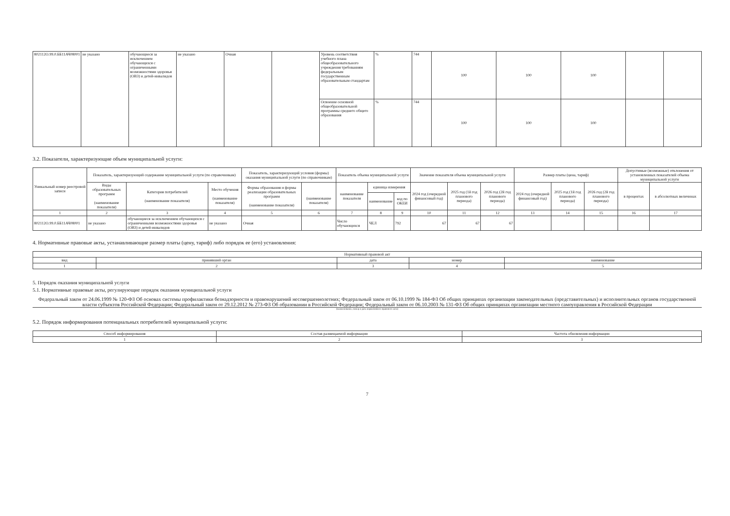| 802112О.99.0.ББ11АЧ08001 | не указано | обучающиеся за исключением обучающихся с ограниченными возможностями здоровья (ОВЗ) и детей-инвалидов | не указано | Очная | | Уровень соответствия учебного плана общеобразовательного учреждения требованиям федеральным государственным образовательным стандартам | % | 744 | 100 | 100 | 100 | | |
| | | | | | | Освоение основной общеобразовательной программы среднего общего образования | % | 744 | 100 | 100 | 100 | | |
3.2. Показатели, характеризующие объем муниципальной услуги:
| Уникальный номер реестровой записи | Показатель, характеризующий содержание муниципальной услуги (по справочникам) | | | Показатель, характеризующий условия (формы) оказания муниципальной услуги (по справочникам) | | Показатель объема муниципальной услуги | | | Значение показателя объема муниципальной услуги | | | Размер платы (цена, тариф) | | | Допустимые (возможные) отклонения от установленных показателей объема муниципальной услуги | |
| | Виды образовательных программ (наименование показателя) | Категория потребителей (наименование показателя) | Место обучения (наименование показателя) | Формы образования и формы реализации образовательных программ (наименование показателя) | (наименование показателя) | наименование показателя | единица измерения | | 2024 год (очередной финансовый год) | 2025 год (1й год планового периода) | 2026 год (2й год планового периода) | 2024 год (очередной финансовый год) | 2025 год (1й год планового периода) | 2026 год (2й год планового периода) | в процентах | в абсолютных величинах |
| | | | | | | | наименование | код по ОКЕИ | | | | | | | | |
| 1 | 2 | 3 | 4 | 5 | 6 | 7 | 8 | 9 | 10 | 11 | 12 | 13 | 14 | 15 | 16 | 17 |
| 802112О.99.0.ББ11АЧ08001 | не указано | обучающиеся за исключением обучающихся с ограниченными возможностями здоровья (ОВЗ) и детей-инвалидов | не указано | Очная | | Число обучающихся | ЧЕЛ | 792 | 67 | 67 | 67 | | | | | |
4. Нормативные правовые акты, устанавливающие размер платы (цену, тариф) либо порядок ее (его) установления:
| Нормативный правовой акт | | | | |
| вид | принявший орган | дата | номер | наименование |
| 1 | 2 | 3 | 4 | 5 |
5. Порядок оказания муниципальной услуги
5.1. Нормативные правовые акты, регулирующие порядок оказания муниципальной услуги
Федеральный закон от 24.06.1999 № 120-ФЗ Об основах системы профилактики безнадзорности и правонарушений несовершеннолетних; Федеральный закон от 06.10.1999 № 184-ФЗ Об общих принципах организации законодательных (представительных) и исполнительных органов государственной власти субъектов Российской Федерации; Федеральный закон от 29.12.2012 № 273-ФЗ Об образовании в Российской Федерации; Федеральный закон от 06.10.2003 № 131-ФЗ Об общих принципах организации местного самоуправления в Российской Федерации
(наименование, номер и дата нормативного правового акта)
5.2. Порядок информирования потенциальных потребителей муниципальной услуги:
| Способ информирования | Состав размещаемой информации | Частота обновления информации |
| 1 | 2 | 3 |
7